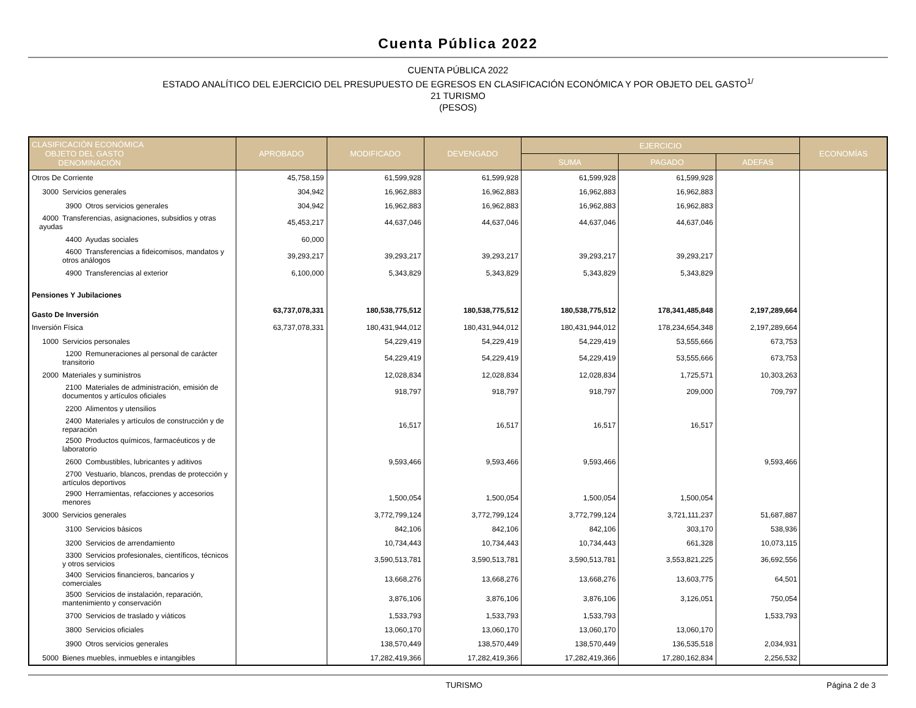Cuenta Pública 2022
CUENTA PÚBLICA 2022
ESTADO ANALÍTICO DEL EJERCICIO DEL PRESUPUESTO DE EGRESOS EN CLASIFICACIÓN ECONÓMICA Y POR OBJETO DEL GASTO<sup>1/</sup>
21 TURISMO
(PESOS)
| CLASIFICACIÓN ECONÓMICA OBJETO DEL GASTO DENOMINACIÓN | APROBADO | MODIFICADO | DEVENGADO | EJERCICIO | | | ECONOMÍAS |
| --- | --- | --- | --- | --- | --- | --- | --- |
| | | | | SUMA | PAGADO | ADEFAS | |
| Otros De Corriente | 45,758,159 | 61,599,928 | 61,599,928 | 61,599,928 | 61,599,928 | | |
| 3000 Servicios generales | 304,942 | 16,962,883 | 16,962,883 | 16,962,883 | 16,962,883 | | |
| 3900 Otros servicios generales | 304,942 | 16,962,883 | 16,962,883 | 16,962,883 | 16,962,883 | | |
| 4000 Transferencias, asignaciones, subsidios y otras ayudas | 45,453,217 | 44,637,046 | 44,637,046 | 44,637,046 | 44,637,046 | | |
| 4400 Ayudas sociales | 60,000 | | | | | | |
| 4600 Transferencias a fideicomisos, mandatos y otros análogos | 39,293,217 | 39,293,217 | 39,293,217 | 39,293,217 | 39,293,217 | | |
| 4900 Transferencias al exterior | 6,100,000 | 5,343,829 | 5,343,829 | 5,343,829 | 5,343,829 | | |
| Pensiones Y Jubilaciones | | | | | | | |
| Gasto De Inversión | 63,737,078,331 | 180,538,775,512 | 180,538,775,512 | 180,538,775,512 | 178,341,485,848 | 2,197,289,664 | |
| Inversión Física | 63,737,078,331 | 180,431,944,012 | 180,431,944,012 | 180,431,944,012 | 178,234,654,348 | 2,197,289,664 | |
| 1000 Servicios personales | | 54,229,419 | 54,229,419 | 54,229,419 | 53,555,666 | 673,753 | |
| 1200 Remuneraciones al personal de carácter transitorio | | 54,229,419 | 54,229,419 | 54,229,419 | 53,555,666 | 673,753 | |
| 2000 Materiales y suministros | | 12,028,834 | 12,028,834 | 12,028,834 | 1,725,571 | 10,303,263 | |
| 2100 Materiales de administración, emisión de documentos y artículos oficiales | | 918,797 | 918,797 | 918,797 | 209,000 | 709,797 | |
| 2200 Alimentos y utensilios | | | | | | | |
| 2400 Materiales y artículos de construcción y de reparación | | 16,517 | 16,517 | 16,517 | 16,517 | | |
| 2500 Productos químicos, farmacéuticos y de laboratorio | | | | | | | |
| 2600 Combustibles, lubricantes y aditivos | | 9,593,466 | 9,593,466 | 9,593,466 | | 9,593,466 | |
| 2700 Vestuario, blancos, prendas de protección y artículos deportivos | | | | | | | |
| 2900 Herramientas, refacciones y accesorios menores | | 1,500,054 | 1,500,054 | 1,500,054 | 1,500,054 | | |
| 3000 Servicios generales | | 3,772,799,124 | 3,772,799,124 | 3,772,799,124 | 3,721,111,237 | 51,687,887 | |
| 3100 Servicios básicos | | 842,106 | 842,106 | 842,106 | 303,170 | 538,936 | |
| 3200 Servicios de arrendamiento | | 10,734,443 | 10,734,443 | 10,734,443 | 661,328 | 10,073,115 | |
| 3300 Servicios profesionales, científicos, técnicos y otros servicios | | 3,590,513,781 | 3,590,513,781 | 3,590,513,781 | 3,553,821,225 | 36,692,556 | |
| 3400 Servicios financieros, bancarios y comerciales | | 13,668,276 | 13,668,276 | 13,668,276 | 13,603,775 | 64,501 | |
| 3500 Servicios de instalación, reparación, mantenimiento y conservación | | 3,876,106 | 3,876,106 | 3,876,106 | 3,126,051 | 750,054 | |
| 3700 Servicios de traslado y viáticos | | 1,533,793 | 1,533,793 | 1,533,793 | | 1,533,793 | |
| 3800 Servicios oficiales | | 13,060,170 | 13,060,170 | 13,060,170 | 13,060,170 | | |
| 3900 Otros servicios generales | | 138,570,449 | 138,570,449 | 138,570,449 | 136,535,518 | 2,034,931 | |
| 5000 Bienes muebles, inmuebles e intangibles | | 17,282,419,366 | 17,282,419,366 | 17,282,419,366 | 17,280,162,834 | 2,256,532 | |
TURISMO Página 2 de 3